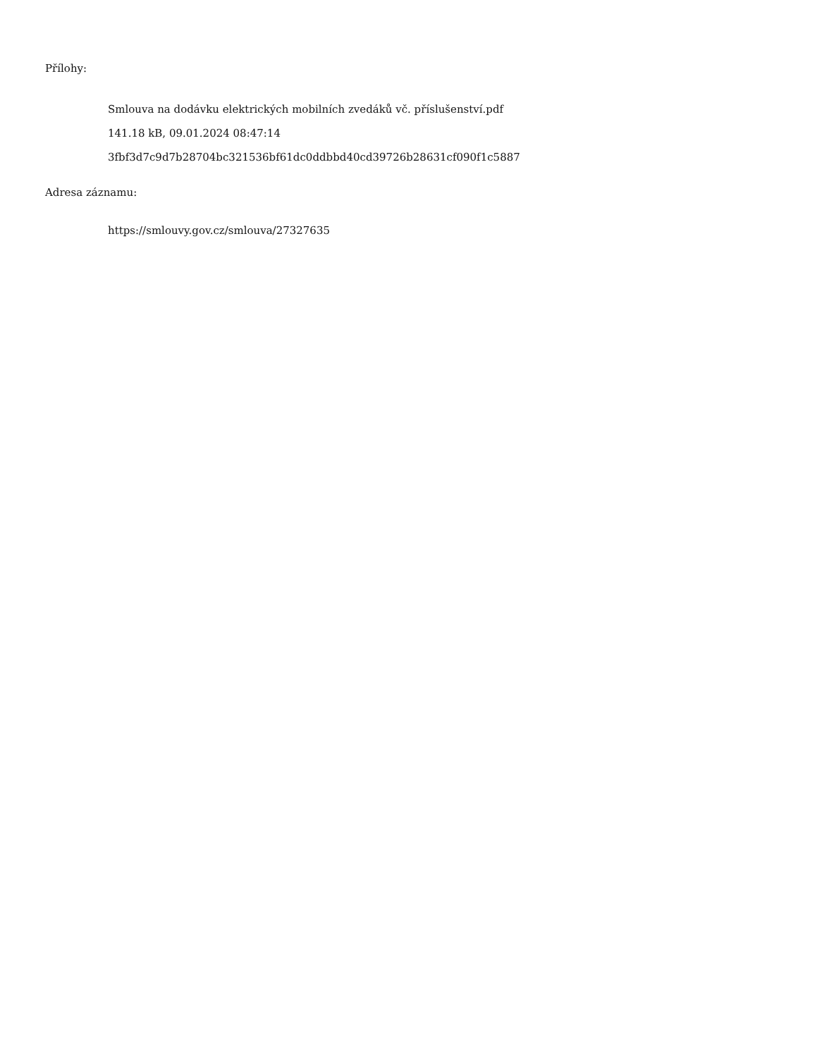Přílohy:
Smlouva na dodávku elektrických mobilních zvedáků vč. příslušenství.pdf
141.18 kB, 09.01.2024 08:47:14
3fbf3d7c9d7b28704bc321536bf61dc0ddbbd40cd39726b28631cf090f1c5887
Adresa záznamu:
https://smlouvy.gov.cz/smlouva/27327635